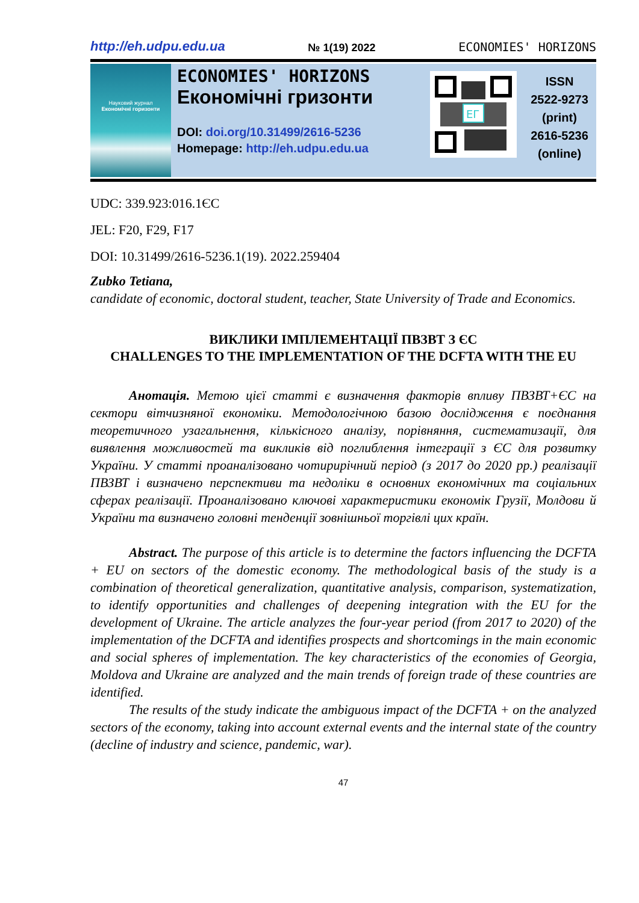http://eh.udpu.edu.ua № 1(19) 2022 ECONOMIES' HORIZONS
Науковий журнал
Економічні горизонти
ECONOMIES' HORIZONS
Економічні гризонти
DOI: doi.org/10.31499/2616-5236
Homepage: http://eh.udpu.edu.ua
ЕГ
ISSN
2522-9273
(print)
2616-5236
(online)
UDC: 339.923:016.1ЄС
JEL: F20, F29, F17
DOI: 10.31499/2616-5236.1(19). 2022.259404
Zubko Tetiana,
candidate of economic, doctoral student, teacher, State University of Trade and Economics.
ВИКЛИКИ ІМПЛЕМЕНТАЦІЇ ПВЗВТ З ЄС
CHALLENGES TO THE IMPLEMENTATION OF THE DCFTA WITH THE EU
Анотація. Метою цієї статті є визначення факторів впливу ПВЗВТ+ЄС на сектори вітчизняної економіки. Методологічною базою дослідження є поєднання теоретичного узагальнення, кількісного аналізу, порівняння, систематизації, для виявлення можливостей та викликів від поглиблення інтеграції з ЄС для розвитку України. У статті проаналізовано чотирирічний період (з 2017 до 2020 рр.) реалізації ПВЗВТ і визначено перспективи та недоліки в основних економічних та соціальних сферах реалізації. Проаналізовано ключові характеристики економік Грузії, Молдови й України та визначено головні тенденції зовнішньої торгівлі цих країн.
Abstract. The purpose of this article is to determine the factors influencing the DCFTA + EU on sectors of the domestic economy. The methodological basis of the study is a combination of theoretical generalization, quantitative analysis, comparison, systematization, to identify opportunities and challenges of deepening integration with the EU for the development of Ukraine. The article analyzes the four-year period (from 2017 to 2020) of the implementation of the DCFTA and identifies prospects and shortcomings in the main economic and social spheres of implementation. The key characteristics of the economies of Georgia, Moldova and Ukraine are analyzed and the main trends of foreign trade of these countries are identified.
The results of the study indicate the ambiguous impact of the DCFTA + on the analyzed sectors of the economy, taking into account external events and the internal state of the country (decline of industry and science, pandemic, war).
47